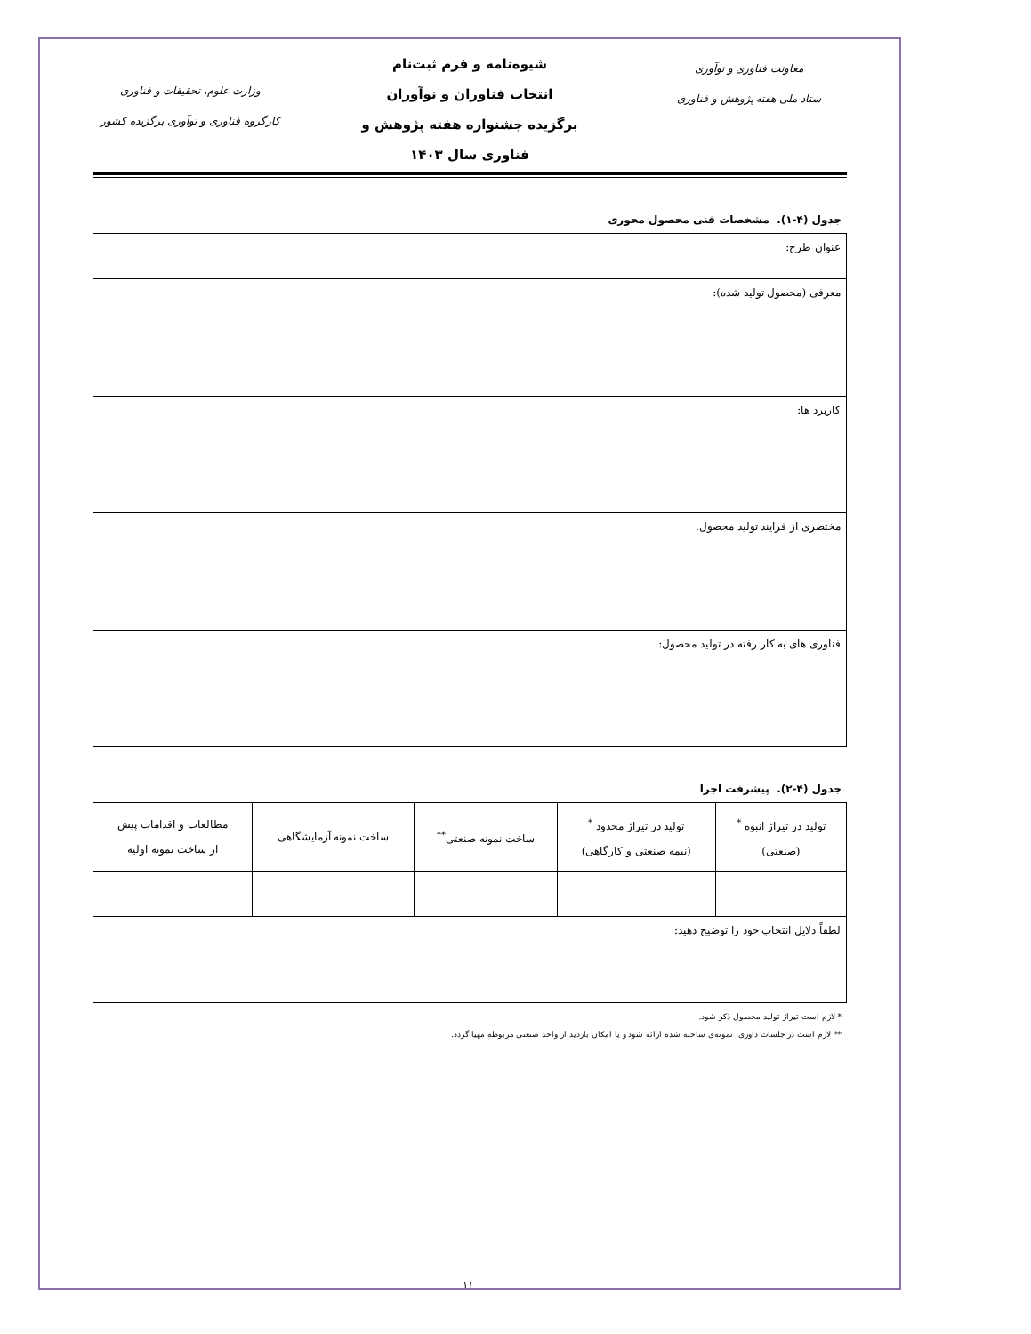معاونت فناوری و نوآوری
ستاد ملی هفته پژوهش و فناوری
شیوه‌نامه و فرم ثبت‌نام
انتخاب فناوران و نوآوران
برگزیده جشنواره هفته پژوهش و
فناوری سال ۱۴۰۳
وزارت علوم، تحقیقات و فناوری
کارگروه فناوری و نوآوری برگزیده کشور
جدول (۴-۱). مشخصات فنی محصول محوری
| عنوان طرح: |
| معرفی (محصول تولید شده): |
| کاربرد ها: |
| مختصری از فرایند تولید محصول: |
| فناوری های به کار رفته در تولید محصول: |
جدول (۴-۲). پیشرفت اجرا
| تولید در تیراژ انبوه <sup>*</sup> (صنعتی) | تولید در تیراژ محدود <sup>*</sup> (نیمه صنعتی و کارگاهی) | ساخت نمونه صنعتی<sup>**</sup> | ساخت نمونه آزمایشگاهی | مطالعات و اقدامات پیش از ساخت نمونه اولیه |
| --- | --- | --- | --- | --- |
| لطفاً دلایل انتخاب خود را توضیح دهید: | | | | |
* لازم است تیراژ تولید محصول ذکر شود.
** لازم است در جلسات داوری، نمونه‌ی ساخته شده ارائه شود و یا امکان بازدید از واحد صنعتی مربوطه مهیا گردد.
۱۱